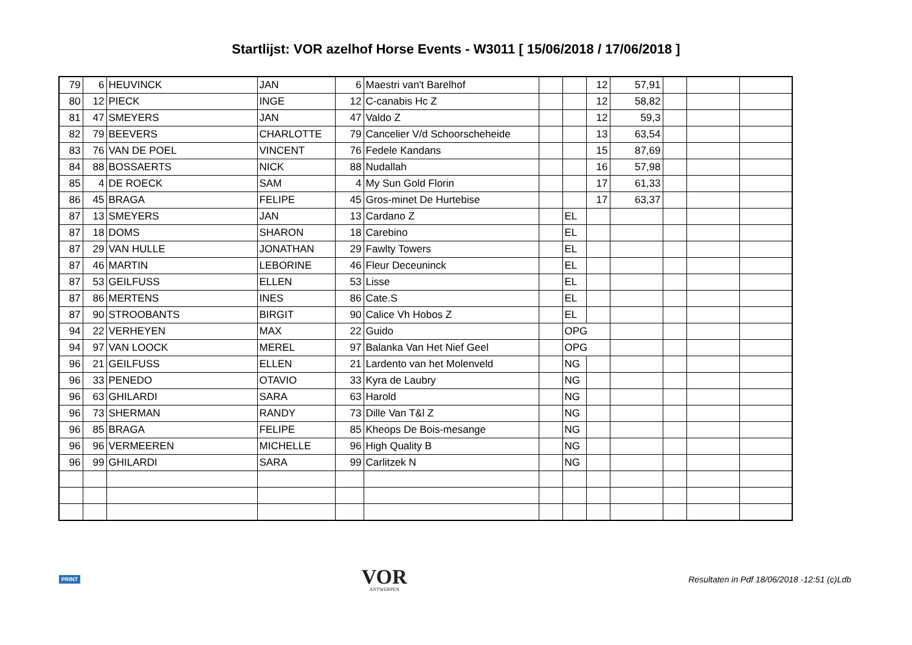Startlijst: VOR azelhof Horse Events - W3011 [ 15/06/2018 / 17/06/2018 ]
| 79 | 6 | HEUVINCK | JAN | 6 | Maestri van't Barelhof | | | 12 | 57,91 | | | |
| 80 | 12 | PIECK | INGE | 12 | C-canabis Hc Z | | | 12 | 58,82 | | | |
| 81 | 47 | SMEYERS | JAN | 47 | Valdo Z | | | 12 | 59,3 | | | |
| 82 | 79 | BEEVERS | CHARLOTTE | 79 | Cancelier V/d Schoorscheheide | | | 13 | 63,54 | | | |
| 83 | 76 | VAN DE POEL | VINCENT | 76 | Fedele Kandans | | | 15 | 87,69 | | | |
| 84 | 88 | BOSSAERTS | NICK | 88 | Nudallah | | | 16 | 57,98 | | | |
| 85 | 4 | DE ROECK | SAM | 4 | My Sun Gold Florin | | | 17 | 61,33 | | | |
| 86 | 45 | BRAGA | FELIPE | 45 | Gros-minet De Hurtebise | | | 17 | 63,37 | | | |
| 87 | 13 | SMEYERS | JAN | 13 | Cardano Z | | EL | | | | | |
| 87 | 18 | DOMS | SHARON | 18 | Carebino | | EL | | | | | |
| 87 | 29 | VAN HULLE | JONATHAN | 29 | Fawlty Towers | | EL | | | | | |
| 87 | 46 | MARTIN | LEBORINE | 46 | Fleur Deceuninck | | EL | | | | | |
| 87 | 53 | GEILFUSS | ELLEN | 53 | Lisse | | EL | | | | | |
| 87 | 86 | MERTENS | INES | 86 | Cate.S | | EL | | | | | |
| 87 | 90 | STROOBANTS | BIRGIT | 90 | Calice Vh Hobos Z | | EL | | | | | |
| 94 | 22 | VERHEYEN | MAX | 22 | Guido | | OPG | | | | | |
| 94 | 97 | VAN LOOCK | MEREL | 97 | Balanka Van Het Nief Geel | | OPG | | | | | |
| 96 | 21 | GEILFUSS | ELLEN | 21 | Lardento van het Molenveld | | NG | | | | | |
| 96 | 33 | PENEDO | OTAVIO | 33 | Kyra de Laubry | | NG | | | | | |
| 96 | 63 | GHILARDI | SARA | 63 | Harold | | NG | | | | | |
| 96 | 73 | SHERMAN | RANDY | 73 | Dille Van T&l Z | | NG | | | | | |
| 96 | 85 | BRAGA | FELIPE | 85 | Kheops De Bois-mesange | | NG | | | | | |
| 96 | 96 | VERMEEREN | MICHELLE | 96 | High Quality B | | NG | | | | | |
| 96 | 99 | GHILARDI | SARA | 99 | Carlitzek N | | NG | | | | | |
PRINT
VOR
ANTWERPEN
Resultaten in Pdf 18/06/2018 -12:51 (c)Ldb